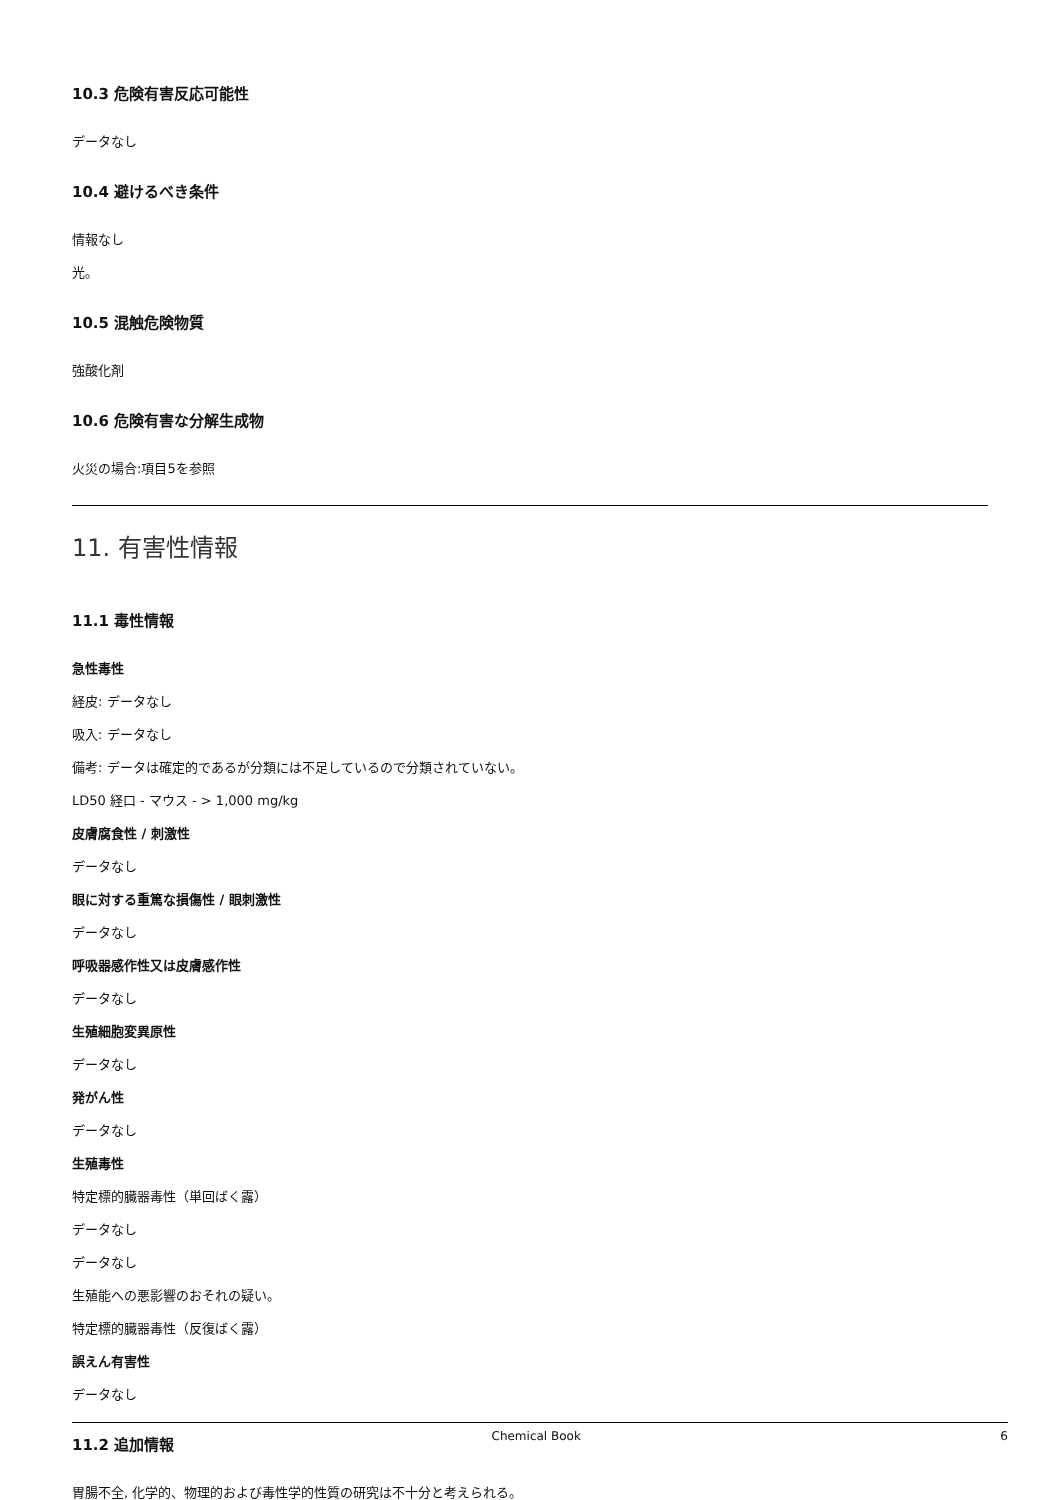10.3 危険有害反応可能性
データなし
10.4 避けるべき条件
情報なし
光。
10.5 混触危険物質
強酸化剤
10.6 危険有害な分解生成物
火災の場合:項目5を参照
11. 有害性情報
11.1 毒性情報
急性毒性
経皮: データなし
吸入: データなし
備考: データは確定的であるが分類には不足しているので分類されていない。
LD50 経口 - マウス - > 1,000 mg/kg
皮膚腐食性 / 刺激性
データなし
眼に対する重篤な損傷性 / 眼刺激性
データなし
呼吸器感作性又は皮膚感作性
データなし
生殖細胞変異原性
データなし
発がん性
データなし
生殖毒性
特定標的臓器毒性（単回ばく露）
データなし
データなし
生殖能への悪影響のおそれの疑い。
特定標的臓器毒性（反復ばく露）
誤えん有害性
データなし
11.2 追加情報
胃腸不全, 化学的、物理的および毒性学的性質の研究は不十分と考えられる。
Chemical Book 6